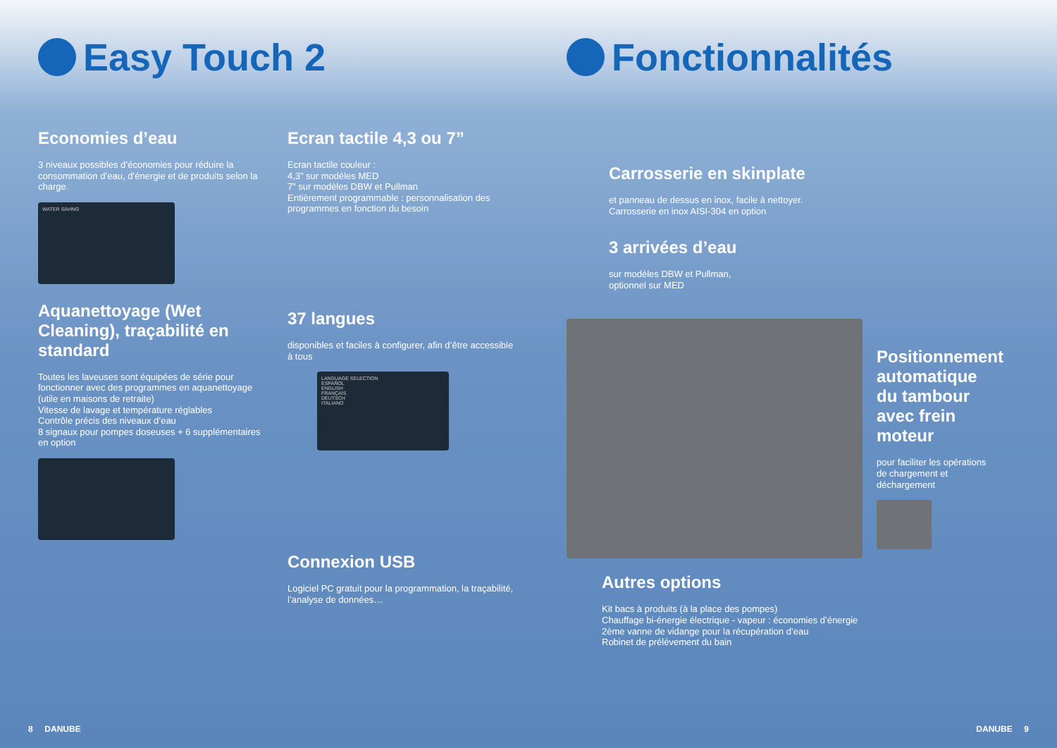Easy Touch 2
Economies d’eau
3 niveaux possibles d’économies pour réduire la consommation d’eau, d’énergie et de produits selon la charge.
WATER SAVING
Aquanettoyage (Wet Cleaning), traçabilité en standard
Toutes les laveuses sont équipées de série pour fonctionner avec des programmes en aquanettoyage (utile en maisons de retraite)
Vitesse de lavage et température réglables
Contrôle précis des niveaux d’eau
8 signaux pour pompes doseuses + 6 supplémentaires en option
Ecran tactile 4,3 ou 7”
Ecran tactile couleur :
4,3” sur modèles MED
7” sur modèles DBW et Pullman
Entièrement programmable : personnalisation des programmes en fonction du besoin
37 langues
disponibles et faciles à configurer, afin d’être accessible à tous
LANGUAGE SELECTION
ESPAÑOL
ENGLISH
FRANÇAIS
DEUTSCH
ITALIANO
Connexion USB
Logiciel PC gratuit pour la programmation, la traçabilité, l’analyse de données…
8 DANUBE
Fonctionnalités
Carrosserie en skinplate
et panneau de dessus en inox, facile à nettoyer.
Carrosserie en inox AISI-304 en option
3 arrivées d’eau
sur modèles DBW et Pullman,
optionnel sur MED
Positionnement automatique du tambour avec frein moteur
pour faciliter les opérations de chargement et déchargement
Autres options
Kit bacs à produits (à la place des pompes)
Chauffage bi-énergie électrique - vapeur : économies d’énergie
2ème vanne de vidange pour la récupération d’eau
Robinet de prélèvement du bain
DANUBE 9